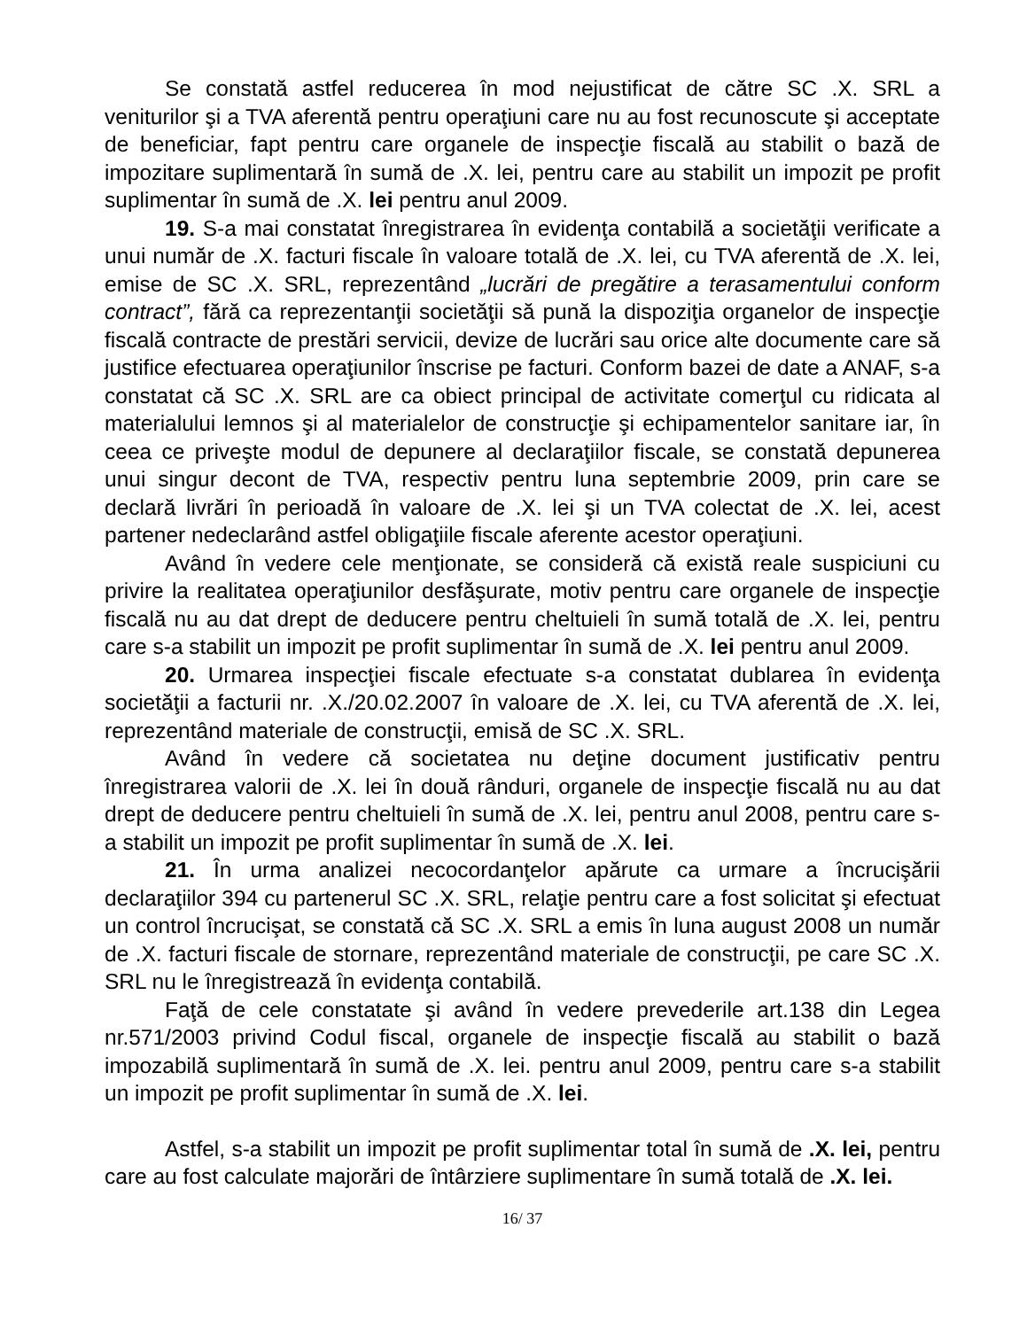Se constată astfel reducerea în mod nejustificat de către SC .X. SRL a veniturilor şi a TVA aferentă pentru operaţiuni care nu au fost recunoscute şi acceptate de beneficiar, fapt pentru care organele de inspecţie fiscală au stabilit o bază de impozitare suplimentară în sumă de .X. lei, pentru care au stabilit un impozit pe profit suplimentar în sumă de .X. lei pentru anul 2009.
19. S-a mai constatat înregistrarea în evidenţa contabilă a societăţii verificate a unui număr de .X. facturi fiscale în valoare totală de .X. lei, cu TVA aferentă de .X. lei, emise de SC .X. SRL, reprezentând „lucrări de pregătire a terasamentului conform contract”, fără ca reprezentanţii societăţii să pună la dispoziţia organelor de inspecţie fiscală contracte de prestări servicii, devize de lucrări sau orice alte documente care să justifice efectuarea operaţiunilor înscrise pe facturi. Conform bazei de date a ANAF, s-a constatat că SC .X. SRL are ca obiect principal de activitate comerţul cu ridicata al materialului lemnos şi al materialelor de construcţie şi echipamentelor sanitare iar, în ceea ce priveşte modul de depunere al declaraţiilor fiscale, se constată depunerea unui singur decont de TVA, respectiv pentru luna septembrie 2009, prin care se declară livrări în perioadă în valoare de .X. lei şi un TVA colectat de .X. lei, acest partener nedeclarând astfel obligaţiile fiscale aferente acestor operaţiuni.
Având în vedere cele menţionate, se consideră că există reale suspiciuni cu privire la realitatea operaţiunilor desfăşurate, motiv pentru care organele de inspecţie fiscală nu au dat drept de deducere pentru cheltuieli în sumă totală de .X. lei, pentru care s-a stabilit un impozit pe profit suplimentar în sumă de .X. lei pentru anul 2009.
20. Urmarea inspecţiei fiscale efectuate s-a constatat dublarea în evidenţa societăţii a facturii nr. .X./20.02.2007 în valoare de .X. lei, cu TVA aferentă de .X. lei, reprezentând materiale de construcţii, emisă de SC .X. SRL.
Având în vedere că societatea nu deţine document justificativ pentru înregistrarea valorii de .X. lei în două rânduri, organele de inspecţie fiscală nu au dat drept de deducere pentru cheltuieli în sumă de .X. lei, pentru anul 2008, pentru care s-a stabilit un impozit pe profit suplimentar în sumă de .X. lei.
21. În urma analizei necocordanţelor apărute ca urmare a încrucişării declaraţiilor 394 cu partenerul SC .X. SRL, relaţie pentru care a fost solicitat şi efectuat un control încrucişat, se constată că SC .X. SRL a emis în luna august 2008 un număr de .X. facturi fiscale de stornare, reprezentând materiale de construcţii, pe care SC .X. SRL nu le înregistrează în evidenţa contabilă.
Faţă de cele constatate şi având în vedere prevederile art.138 din Legea nr.571/2003 privind Codul fiscal, organele de inspecţie fiscală au stabilit o bază impozabilă suplimentară în sumă de .X. lei. pentru anul 2009, pentru care s-a stabilit un impozit pe profit suplimentar în sumă de .X. lei.
Astfel, s-a stabilit un impozit pe profit suplimentar total în sumă de .X. lei, pentru care au fost calculate majorări de întârziere suplimentare în sumă totală de .X. lei.
16/ 37